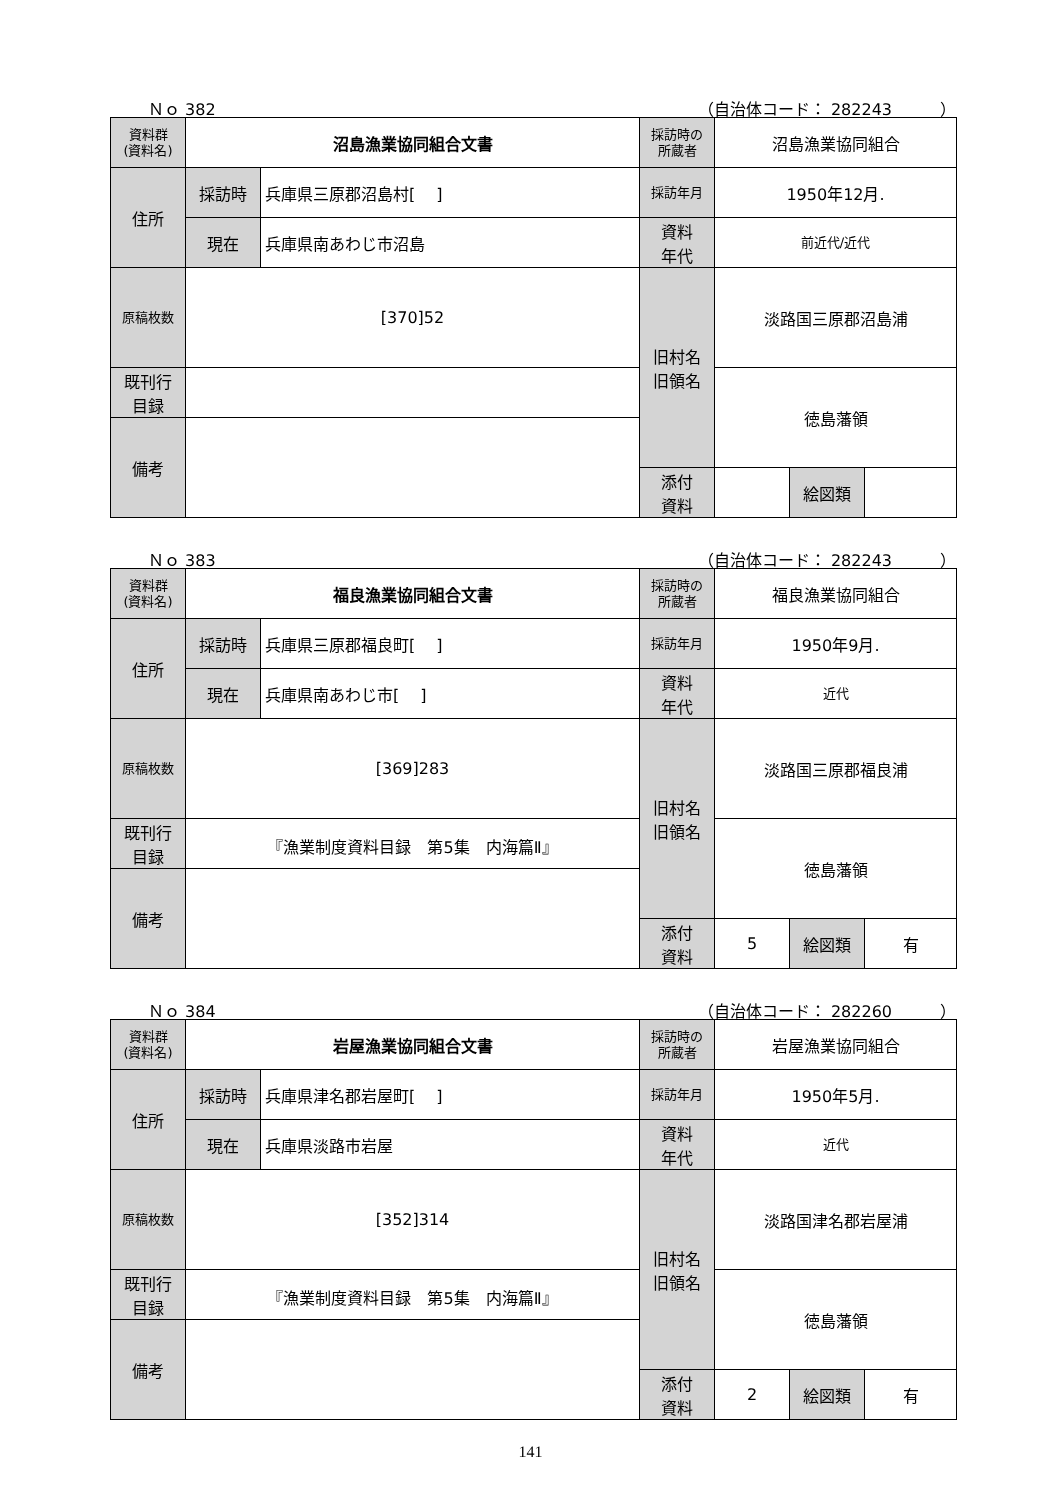Ｎｏ 382 （自治体コード： 282243　　　）
| 資料群 (資料名) | 沼島漁業協同組合文書 | | 採訪時の 所蔵者 | 沼島漁業協同組合 | | |
| 住所 | 採訪時 | 兵庫県三原郡沼島村[ ] | 採訪年月 | 1950年12月. | | |
| | 現在 | 兵庫県南あわじ市沼島 | 資料 年代 | 前近代/近代 | | |
| 原稿枚数 | [370]52 | | 旧村名 旧領名 | 淡路国三原郡沼島浦 | | |
| 既刊行 目録 | | | | 徳島藩領 | | |
| 備考 | | | | | | |
| | | | 添付 資料 | | 絵図類 | |
Ｎｏ 383 （自治体コード： 282243　　　）
| 資料群 (資料名) | 福良漁業協同組合文書 | | 採訪時の 所蔵者 | 福良漁業協同組合 | | |
| 住所 | 採訪時 | 兵庫県三原郡福良町[ ] | 採訪年月 | 1950年9月. | | |
| | 現在 | 兵庫県南あわじ市[ ] | 資料 年代 | 近代 | | |
| 原稿枚数 | [369]283 | | 旧村名 旧領名 | 淡路国三原郡福良浦 | | |
| 既刊行 目録 | 『漁業制度資料目録 第5集 内海篇Ⅱ』 | | | 徳島藩領 | | |
| 備考 | | | | | | |
| | | | 添付 資料 | 5 | 絵図類 | 有 |
Ｎｏ 384 （自治体コード： 282260　　　）
| 資料群 (資料名) | 岩屋漁業協同組合文書 | | 採訪時の 所蔵者 | 岩屋漁業協同組合 | | |
| 住所 | 採訪時 | 兵庫県津名郡岩屋町[ ] | 採訪年月 | 1950年5月. | | |
| | 現在 | 兵庫県淡路市岩屋 | 資料 年代 | 近代 | | |
| 原稿枚数 | [352]314 | | 旧村名 旧領名 | 淡路国津名郡岩屋浦 | | |
| 既刊行 目録 | 『漁業制度資料目録 第5集 内海篇Ⅱ』 | | | 徳島藩領 | | |
| 備考 | | | | | | |
| | | | 添付 資料 | 2 | 絵図類 | 有 |
141